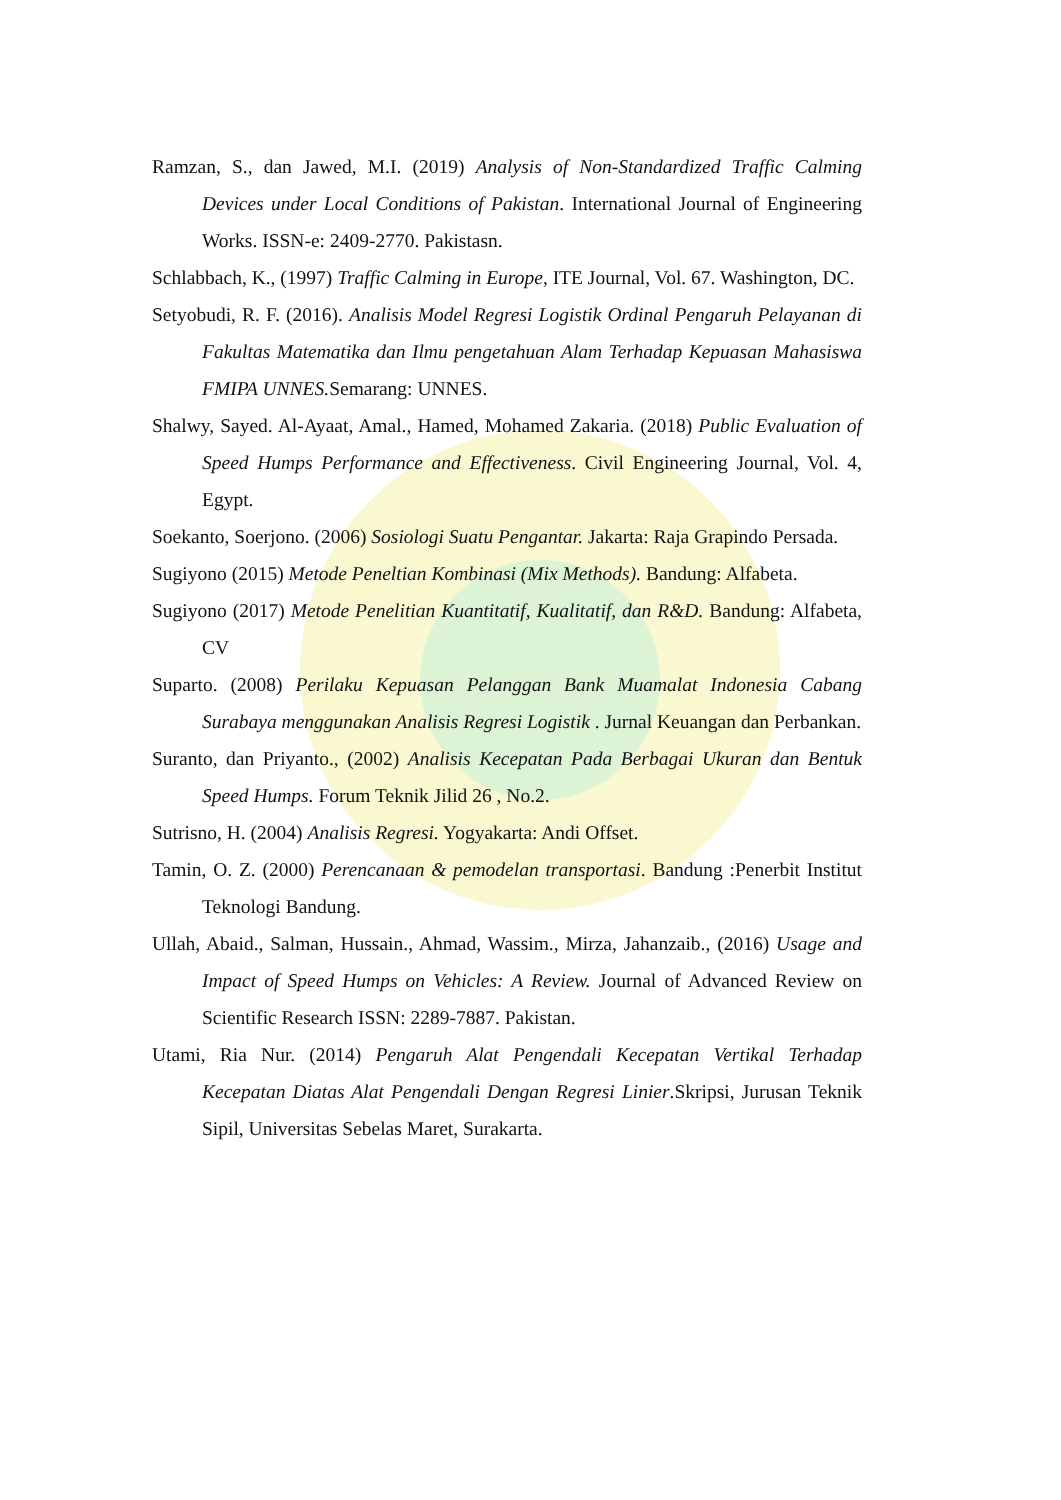Ramzan, S., dan Jawed, M.I. (2019) Analysis of Non-Standardized Traffic Calming Devices under Local Conditions of Pakistan. International Journal of Engineering Works. ISSN-e: 2409-2770. Pakistasn.
Schlabbach, K., (1997) Traffic Calming in Europe, ITE Journal, Vol. 67. Washington, DC.
Setyobudi, R. F. (2016). Analisis Model Regresi Logistik Ordinal Pengaruh Pelayanan di Fakultas Matematika dan Ilmu pengetahuan Alam Terhadap Kepuasan Mahasiswa FMIPA UNNES. Semarang: UNNES.
Shalwy, Sayed. Al-Ayaat, Amal., Hamed, Mohamed Zakaria. (2018) Public Evaluation of Speed Humps Performance and Effectiveness. Civil Engineering Journal, Vol. 4, Egypt.
Soekanto, Soerjono. (2006) Sosiologi Suatu Pengantar. Jakarta: Raja Grapindo Persada.
Sugiyono (2015) Metode Peneltian Kombinasi (Mix Methods). Bandung: Alfabeta.
Sugiyono (2017) Metode Penelitian Kuantitatif, Kualitatif, dan R&D. Bandung: Alfabeta, CV
Suparto. (2008) Perilaku Kepuasan Pelanggan Bank Muamalat Indonesia Cabang Surabaya menggunakan Analisis Regresi Logistik . Jurnal Keuangan dan Perbankan.
Suranto, dan Priyanto., (2002) Analisis Kecepatan Pada Berbagai Ukuran dan Bentuk Speed Humps. Forum Teknik Jilid 26 , No.2.
Sutrisno, H. (2004) Analisis Regresi. Yogyakarta: Andi Offset.
Tamin, O. Z. (2000) Perencanaan & pemodelan transportasi. Bandung :Penerbit Institut Teknologi Bandung.
Ullah, Abaid., Salman, Hussain., Ahmad, Wassim., Mirza, Jahanzaib., (2016) Usage and Impact of Speed Humps on Vehicles: A Review. Journal of Advanced Review on Scientific Research ISSN: 2289-7887. Pakistan.
Utami, Ria Nur. (2014) Pengaruh Alat Pengendali Kecepatan Vertikal Terhadap Kecepatan Diatas Alat Pengendali Dengan Regresi Linier.Skripsi, Jurusan Teknik Sipil, Universitas Sebelas Maret, Surakarta.